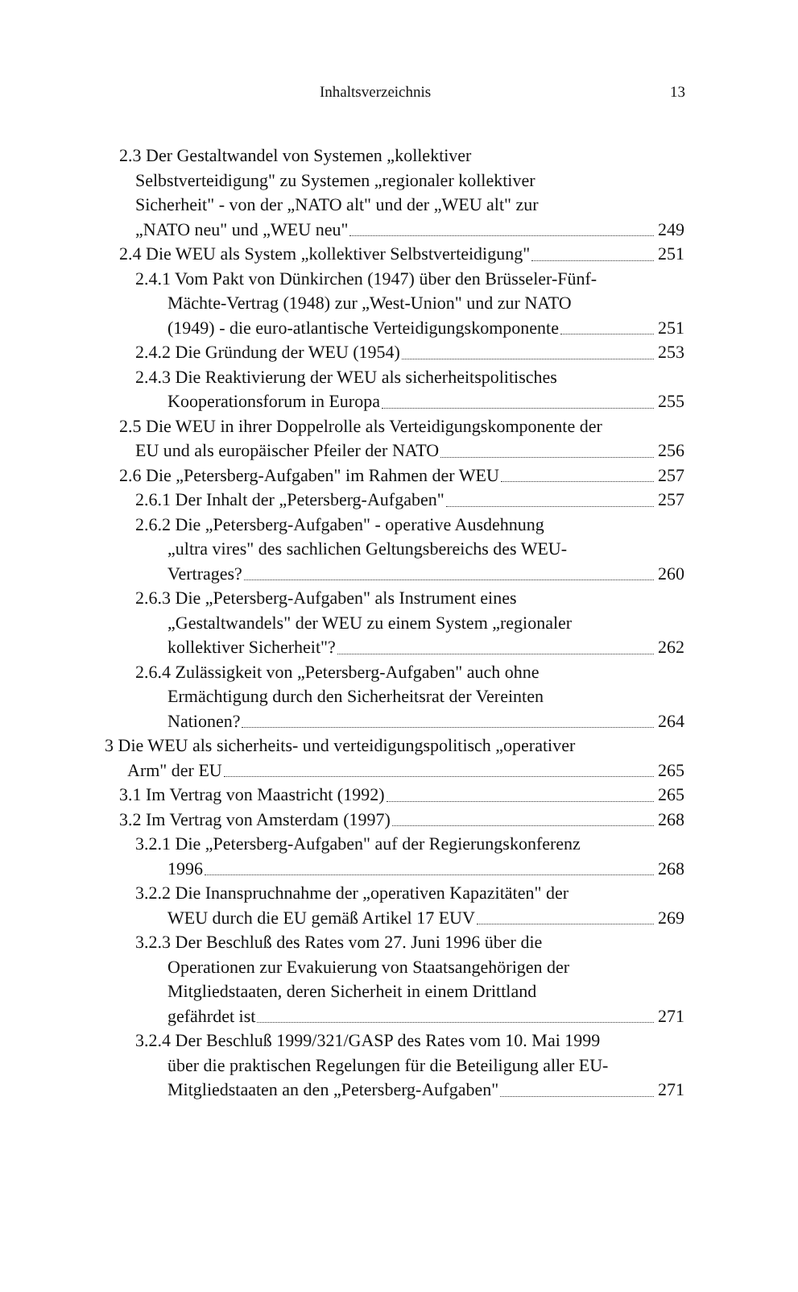Inhaltsverzeichnis 13
2.3 Der Gestaltwandel von Systemen „kollektiver
Selbstverteidigung" zu Systemen „regionaler kollektiver
Sicherheit" - von der „NATO alt" und der „WEU alt" zur
„NATO neu" und „WEU neu" 249
2.4 Die WEU als System „kollektiver Selbstverteidigung" 251
2.4.1 Vom Pakt von Dünkirchen (1947) über den Brüsseler-Fünf-
Mächte-Vertrag (1948) zur „West-Union" und zur NATO
(1949) - die euro-atlantische Verteidigungskomponente 251
2.4.2 Die Gründung der WEU (1954) 253
2.4.3 Die Reaktivierung der WEU als sicherheitspolitisches
Kooperationsforum in Europa 255
2.5 Die WEU in ihrer Doppelrolle als Verteidigungskomponente der
EU und als europäischer Pfeiler der NATO 256
2.6 Die „Petersberg-Aufgaben" im Rahmen der WEU 257
2.6.1 Der Inhalt der „Petersberg-Aufgaben" 257
2.6.2 Die „Petersberg-Aufgaben" - operative Ausdehnung
„ultra vires" des sachlichen Geltungsbereichs des WEU-
Vertrages? 260
2.6.3 Die „Petersberg-Aufgaben" als Instrument eines
„Gestaltwandels" der WEU zu einem System „regionaler
kollektiver Sicherheit"? 262
2.6.4 Zulässigkeit von „Petersberg-Aufgaben" auch ohne
Ermächtigung durch den Sicherheitsrat der Vereinten
Nationen? 264
3 Die WEU als sicherheits- und verteidigungspolitisch „operativer
Arm" der EU 265
3.1 Im Vertrag von Maastricht (1992) 265
3.2 Im Vertrag von Amsterdam (1997) 268
3.2.1 Die „Petersberg-Aufgaben" auf der Regierungskonferenz
1996 268
3.2.2 Die Inanspruchnahme der „operativen Kapazitäten" der
WEU durch die EU gemäß Artikel 17 EUV 269
3.2.3 Der Beschluß des Rates vom 27. Juni 1996 über die
Operationen zur Evakuierung von Staatsangehörigen der
Mitgliedstaaten, deren Sicherheit in einem Drittland
gefährdet ist 271
3.2.4 Der Beschluß 1999/321/GASP des Rates vom 10. Mai 1999
über die praktischen Regelungen für die Beteiligung aller EU-
Mitgliedstaaten an den „Petersberg-Aufgaben" 271